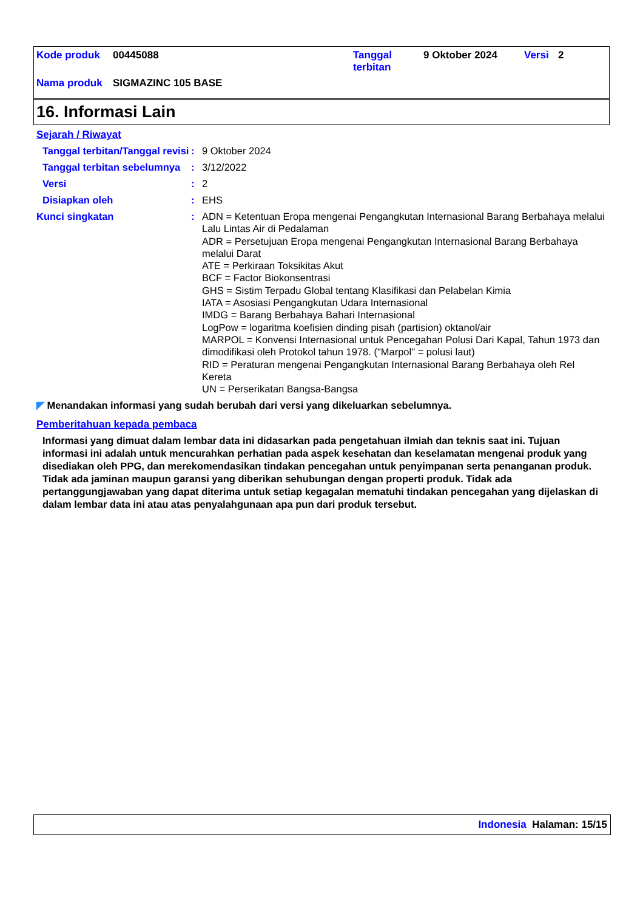| Kode produk | 00445088 | Tanggal terbitan | 9 Oktober 2024 | Versi | 2 |
| Nama produk | SIGMAZINC 105 BASE | | | | |
16. Informasi Lain
Sejarah / Riwayat
Tanggal terbitan/Tanggal revisi
: 9 Oktober 2024
Tanggal terbitan sebelumnya
: 3/12/2022
Versi : 2
Disiapkan oleh : EHS
Kunci singkatan :
ADN = Ketentuan Eropa mengenai Pengangkutan Internasional Barang Berbahaya melalui Lalu Lintas Air di Pedalaman
ADR = Persetujuan Eropa mengenai Pengangkutan Internasional Barang Berbahaya melalui Darat
ATE = Perkiraan Toksikitas Akut
BCF = Factor Biokonsentrasi
GHS = Sistim Terpadu Global tentang Klasifikasi dan Pelabelan Kimia
IATA = Asosiasi Pengangkutan Udara Internasional
IMDG = Barang Berbahaya Bahari Internasional
LogPow = logaritma koefisien dinding pisah (partision) oktanol/air
MARPOL = Konvensi Internasional untuk Pencegahan Polusi Dari Kapal, Tahun 1973 dan dimodifikasi oleh Protokol tahun 1978. ("Marpol" = polusi laut)
RID = Peraturan mengenai Pengangkutan Internasional Barang Berbahaya oleh Rel Kereta
UN = Perserikatan Bangsa-Bangsa
◤ Menandakan informasi yang sudah berubah dari versi yang dikeluarkan sebelumnya.
Pemberitahuan kepada pembaca
Informasi yang dimuat dalam lembar data ini didasarkan pada pengetahuan ilmiah dan teknis saat ini. Tujuan informasi ini adalah untuk mencurahkan perhatian pada aspek kesehatan dan keselamatan mengenai produk yang disediakan oleh PPG, dan merekomendasikan tindakan pencegahan untuk penyimpanan serta penanganan produk. Tidak ada jaminan maupun garansi yang diberikan sehubungan dengan properti produk. Tidak ada pertanggungjawaban yang dapat diterima untuk setiap kegagalan mematuhi tindakan pencegahan yang dijelaskan di dalam lembar data ini atau atas penyalahgunaan apa pun dari produk tersebut.
Indonesia Halaman: 15/15